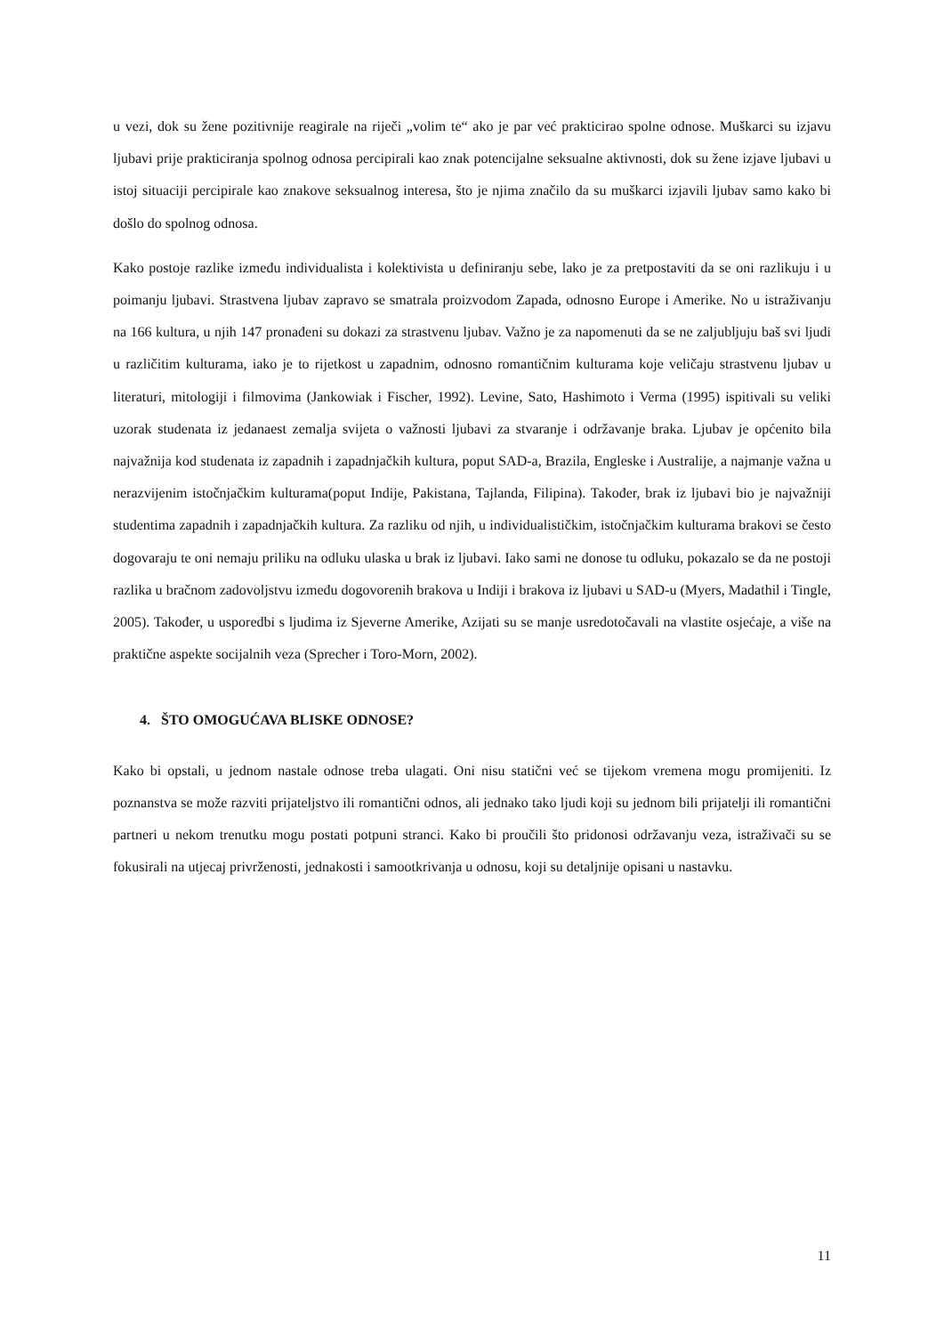u vezi, dok su žene pozitivnije reagirale na riječi „volim te“ ako je par već prakticirao spolne odnose. Muškarci su izjavu ljubavi prije prakticiranja spolnog odnosa percipirali kao znak potencijalne seksualne aktivnosti, dok su žene izjave ljubavi u istoj situaciji percipirale kao znakove seksualnog interesa, što je njima značilo da su muškarci izjavili ljubav samo kako bi došlo do spolnog odnosa.
Kako postoje razlike između individualista i kolektivista u definiranju sebe, lako je za pretpostaviti da se oni razlikuju i u poimanju ljubavi. Strastvena ljubav zapravo se smatrala proizvodom Zapada, odnosno Europe i Amerike. No u istraživanju na 166 kultura, u njih 147 pronađeni su dokazi za strastvenu ljubav. Važno je za napomenuti da se ne zaljubljuju baš svi ljudi u različitim kulturama, iako je to rijetkost u zapadnim, odnosno romantičnim kulturama koje veličaju strastvenu ljubav u literaturi, mitologiji i filmovima (Jankowiak i Fischer, 1992). Levine, Sato, Hashimoto i Verma (1995) ispitivali su veliki uzorak studenata iz jedanaest zemalja svijeta o važnosti ljubavi za stvaranje i održavanje braka. Ljubav je općenito bila najvažnija kod studenata iz zapadnih i zapadnjačkih kultura, poput SAD-a, Brazila, Engleske i Australije, a najmanje važna u nerazvijenim istočnjačkim kulturama(poput Indije, Pakistana, Tajlanda, Filipina). Također, brak iz ljubavi bio je najvažniji studentima zapadnih i zapadnjačkih kultura. Za razliku od njih, u individualističkim, istočnjačkim kulturama brakovi se često dogovaraju te oni nemaju priliku na odluku ulaska u brak iz ljubavi. Iako sami ne donose tu odluku, pokazalo se da ne postoji razlika u bračnom zadovoljstvu između dogovorenih brakova u Indiji i brakova iz ljubavi u SAD-u (Myers, Madathil i Tingle, 2005). Također, u usporedbi s ljudima iz Sjeverne Amerike, Azijati su se manje usredotočavali na vlastite osjećaje, a više na praktične aspekte socijalnih veza (Sprecher i Toro-Morn, 2002).
4. ŠTO OMOGUĆAVA BLISKE ODNOSE?
Kako bi opstali, u jednom nastale odnose treba ulagati. Oni nisu statični već se tijekom vremena mogu promijeniti. Iz poznanstva se može razviti prijateljstvo ili romantični odnos, ali jednako tako ljudi koji su jednom bili prijatelji ili romantični partneri u nekom trenutku mogu postati potpuni stranci. Kako bi proučili što pridonosi održavanju veza, istraživači su se fokusirali na utjecaj privrženosti, jednakosti i samootkrivanja u odnosu, koji su detaljnije opisani u nastavku.
11